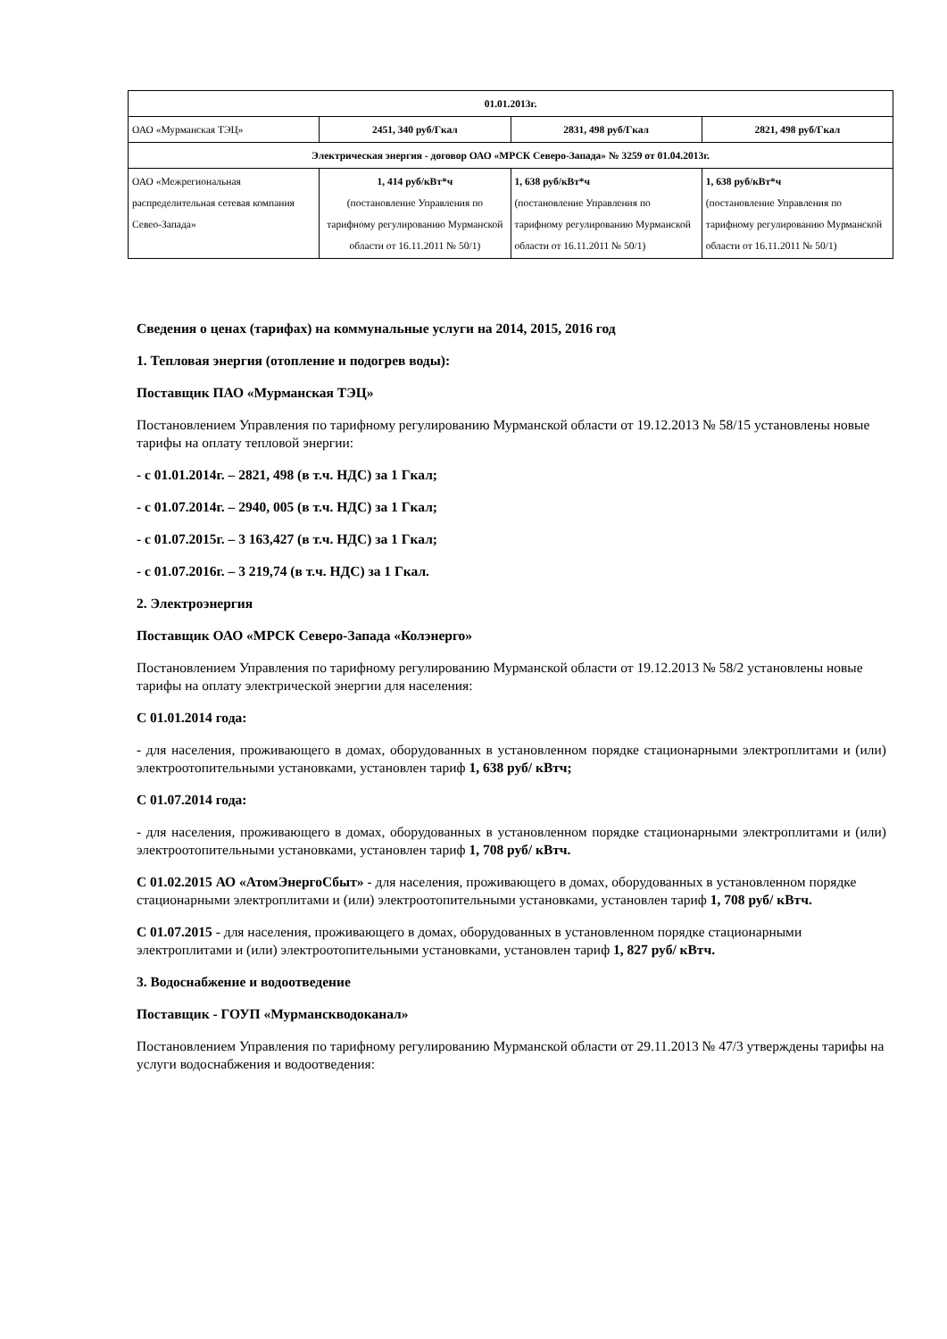| 01.01.2013г. | | | |
| ОАО «Мурманская ТЭЦ» | 2451, 340 руб/Гкал | 2831, 498 руб/Гкал | 2821, 498 руб/Гкал |
| Электрическая энергия - договор ОАО «МРСК Северо-Запада» № 3259 от 01.04.2013г. | | | |
| ОАО «Межрегиональная распределительная сетевая компания Севео-Запада» | 1, 414 руб/кВт*ч (постановление Управления по тарифному регулированию Мурманской области от 16.11.2011 № 50/1) | 1, 638 руб/кВт*ч (постановление Управления по тарифному регулированию Мурманской области от 16.11.2011 № 50/1) | 1, 638 руб/кВт*ч (постановление Управления по тарифному регулированию Мурманской области от 16.11.2011 № 50/1) |
Сведения о ценах (тарифах) на коммунальные услуги на 2014, 2015, 2016 год
1. Тепловая энергия (отопление и подогрев воды):
Поставщик ПАО «Мурманская ТЭЦ»
Постановлением Управления по тарифному регулированию Мурманской области от 19.12.2013 № 58/15 установлены новые тарифы на оплату тепловой энергии:
- с 01.01.2014г. – 2821, 498 (в т.ч. НДС) за 1 Гкал;
- с 01.07.2014г. – 2940, 005 (в т.ч. НДС) за 1 Гкал;
- с 01.07.2015г. – 3 163,427 (в т.ч. НДС) за 1 Гкал;
- с 01.07.2016г. – 3 219,74 (в т.ч. НДС) за 1 Гкал.
2. Электроэнергия
Поставщик ОАО «МРСК Северо-Запада «Колэнерго»
Постановлением Управления по тарифному регулированию Мурманской области от 19.12.2013 № 58/2 установлены новые тарифы на оплату электрической энергии для населения:
С 01.01.2014 года:
- для населения, проживающего в домах, оборудованных в установленном порядке стационарными электроплитами и (или) электроотопительными установками, установлен тариф 1, 638 руб/ кВтч;
С 01.07.2014 года:
- для населения, проживающего в домах, оборудованных в установленном порядке стационарными электроплитами и (или) электроотопительными установками, установлен тариф 1, 708 руб/ кВтч.
С 01.02.2015 АО «АтомЭнергоСбыт» - для населения, проживающего в домах, оборудованных в установленном порядке стационарными электроплитами и (или) электроотопительными установками, установлен тариф 1, 708 руб/ кВтч.
С 01.07.2015 - для населения, проживающего в домах, оборудованных в установленном порядке стационарными электроплитами и (или) электроотопительными установками, установлен тариф 1, 827 руб/ кВтч.
3. Водоснабжение и водоотведение
Поставщик - ГОУП «Мурманскводоканал»
Постановлением Управления по тарифному регулированию Мурманской области от 29.11.2013 № 47/3 утверждены тарифы на услуги водоснабжения и водоотведения: